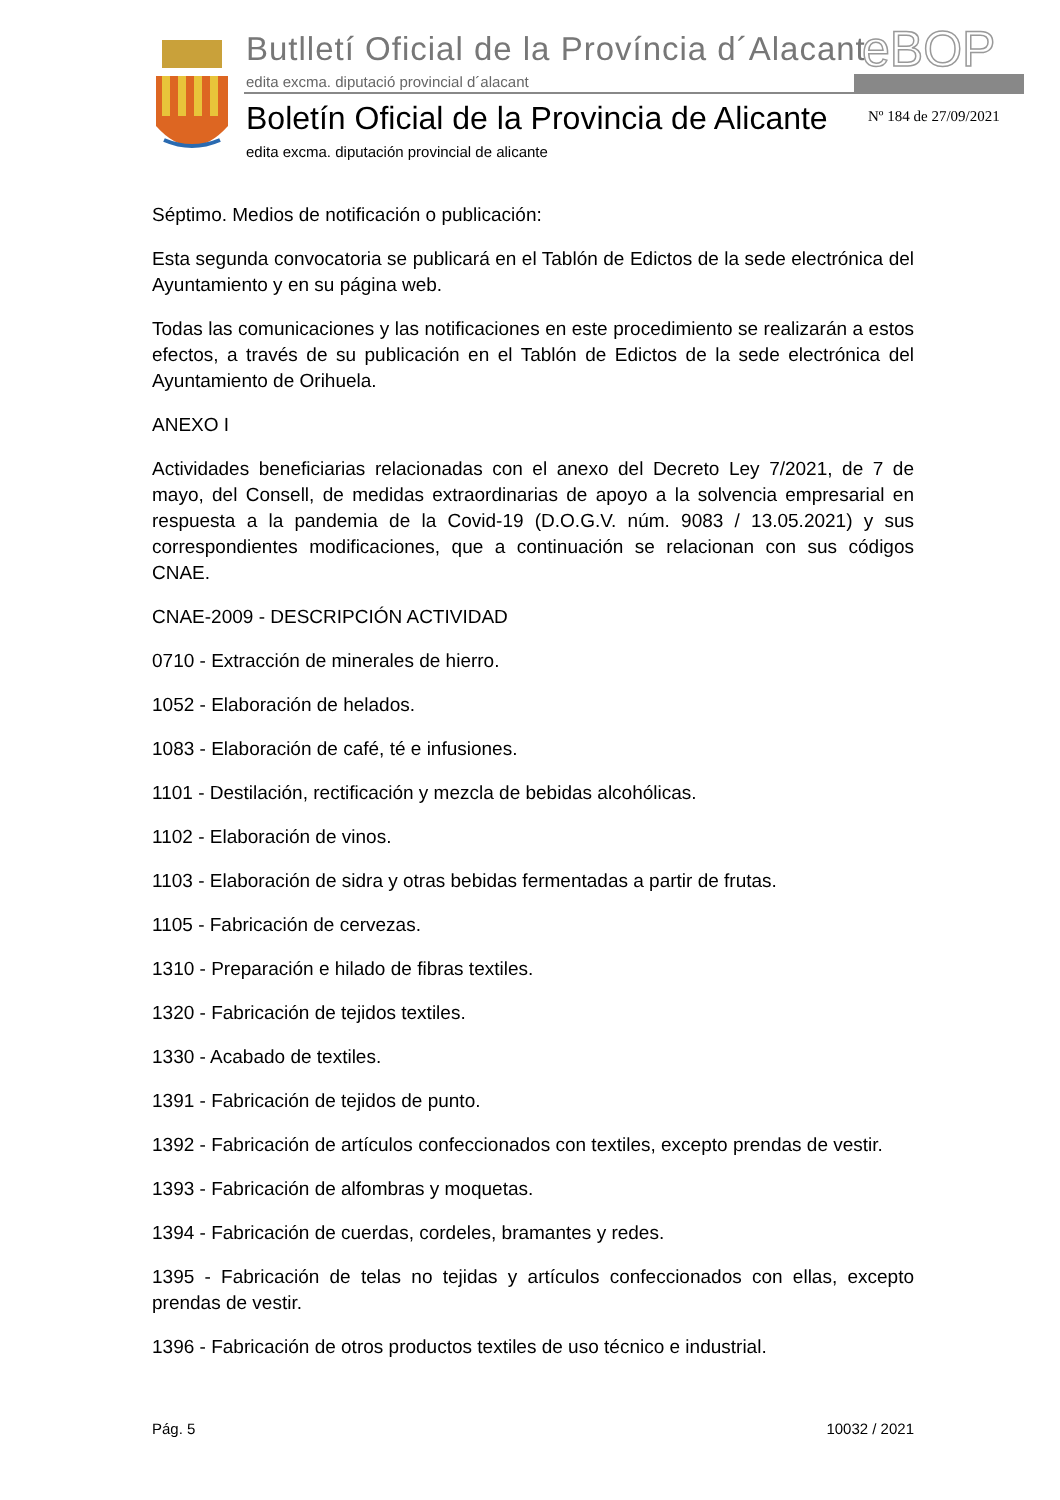Butlletí Oficial de la Província d´Alacant
edita excma. diputació provincial d´alacant
eBOP
Boletín Oficial de la Provincia de Alicante
edita excma. diputación provincial de alicante
Nº 184 de 27/09/2021
Séptimo. Medios de notificación o publicación:
Esta segunda convocatoria se publicará en el Tablón de Edictos de la sede electrónica del Ayuntamiento y en su página web.
Todas las comunicaciones y las notificaciones en este procedimiento se realizarán a estos efectos, a través de su publicación en el Tablón de Edictos de la sede electrónica del Ayuntamiento de Orihuela.
ANEXO I
Actividades beneficiarias relacionadas con el anexo del Decreto Ley 7/2021, de 7 de mayo, del Consell, de medidas extraordinarias de apoyo a la solvencia empresarial en respuesta a la pandemia de la Covid-19 (D.O.G.V. núm. 9083 / 13.05.2021) y sus correspondientes modificaciones, que a continuación se relacionan con sus códigos CNAE.
CNAE-2009 - DESCRIPCIÓN ACTIVIDAD
0710 - Extracción de minerales de hierro.
1052 - Elaboración de helados.
1083 - Elaboración de café, té e infusiones.
1101 - Destilación, rectificación y mezcla de bebidas alcohólicas.
1102 - Elaboración de vinos.
1103 - Elaboración de sidra y otras bebidas fermentadas a partir de frutas.
1105 - Fabricación de cervezas.
1310 - Preparación e hilado de fibras textiles.
1320 - Fabricación de tejidos textiles.
1330 - Acabado de textiles.
1391 - Fabricación de tejidos de punto.
1392 - Fabricación de artículos confeccionados con textiles, excepto prendas de vestir.
1393 - Fabricación de alfombras y moquetas.
1394 - Fabricación de cuerdas, cordeles, bramantes y redes.
1395 - Fabricación de telas no tejidas y artículos confeccionados con ellas, excepto prendas de vestir.
1396 - Fabricación de otros productos textiles de uso técnico e industrial.
Pág. 5 10032 / 2021